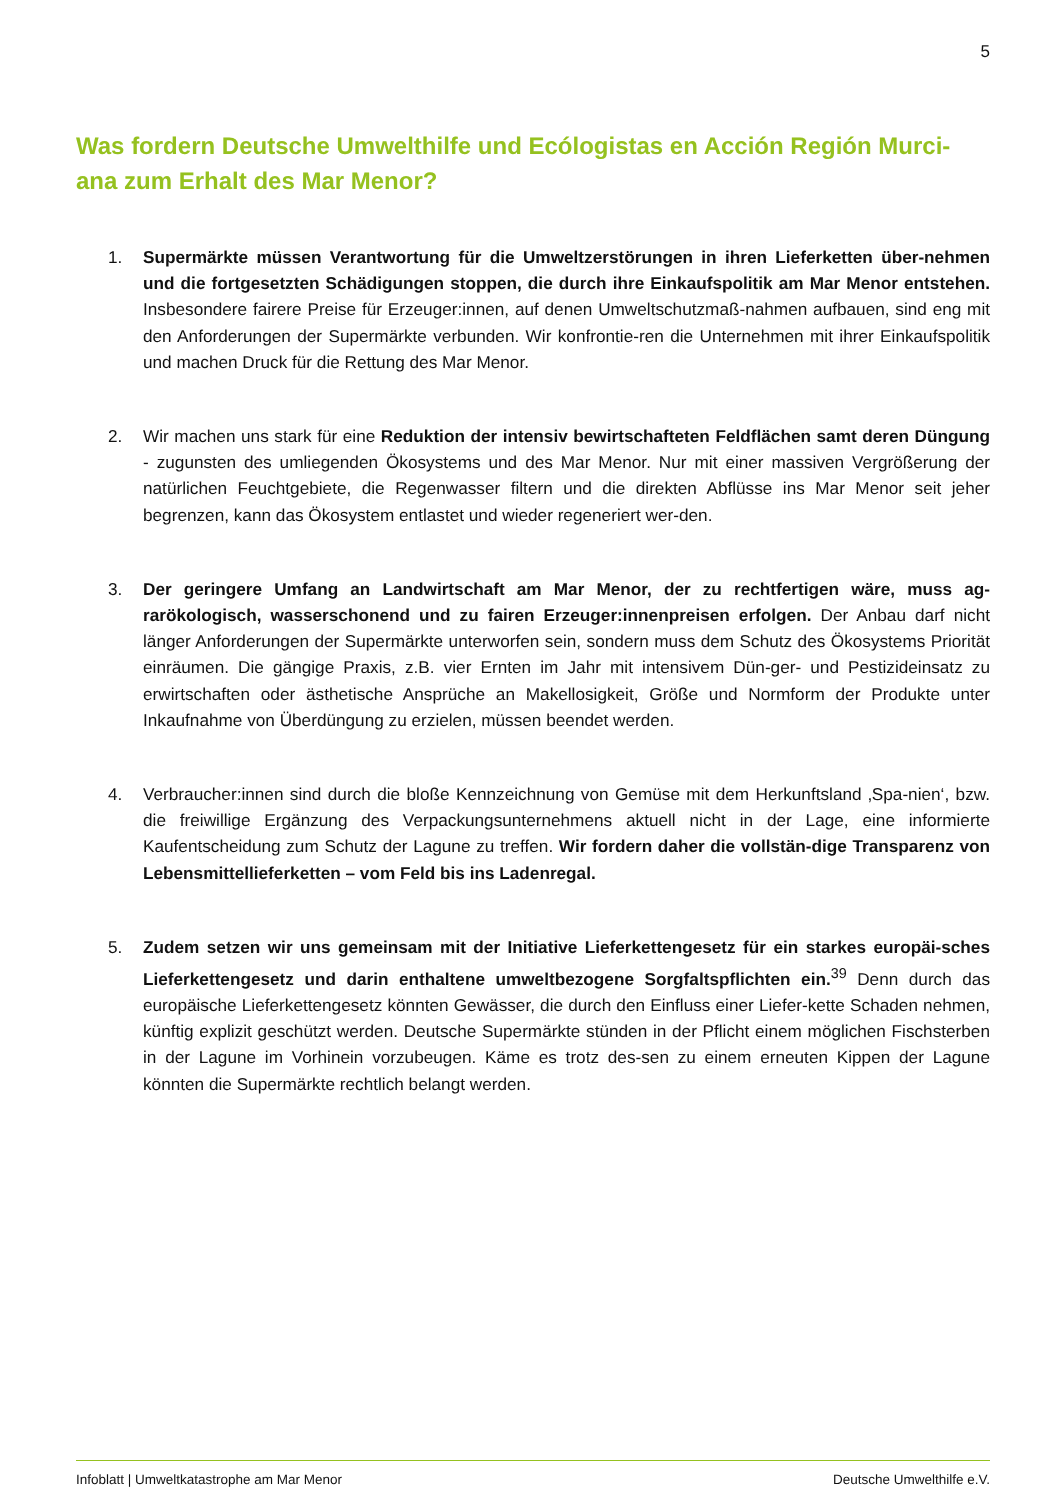5
Was fordern Deutsche Umwelthilfe und Ecólogistas en Acción Región Murci-ana zum Erhalt des Mar Menor?
1. Supermärkte müssen Verantwortung für die Umweltzerstörungen in ihren Lieferketten über-nehmen und die fortgesetzten Schädigungen stoppen, die durch ihre Einkaufspolitik am Mar Menor entstehen. Insbesondere fairere Preise für Erzeuger:innen, auf denen Umweltschutzmaß-nahmen aufbauen, sind eng mit den Anforderungen der Supermärkte verbunden. Wir konfrontie-ren die Unternehmen mit ihrer Einkaufspolitik und machen Druck für die Rettung des Mar Menor.
2. Wir machen uns stark für eine Reduktion der intensiv bewirtschafteten Feldflächen samt deren Düngung - zugunsten des umliegenden Ökosystems und des Mar Menor. Nur mit einer massiven Vergrößerung der natürlichen Feuchtgebiete, die Regenwasser filtern und die direkten Abflüsse ins Mar Menor seit jeher begrenzen, kann das Ökosystem entlastet und wieder regeneriert wer-den.
3. Der geringere Umfang an Landwirtschaft am Mar Menor, der zu rechtfertigen wäre, muss ag-rarökologisch, wasserschonend und zu fairen Erzeuger:innenpreisen erfolgen. Der Anbau darf nicht länger Anforderungen der Supermärkte unterworfen sein, sondern muss dem Schutz des Ökosystems Priorität einräumen. Die gängige Praxis, z.B. vier Ernten im Jahr mit intensivem Dün-ger- und Pestizideinsatz zu erwirtschaften oder ästhetische Ansprüche an Makellosigkeit, Größe und Normform der Produkte unter Inkaufnahme von Überdüngung zu erzielen, müssen beendet werden.
4. Verbraucher:innen sind durch die bloße Kennzeichnung von Gemüse mit dem Herkunftsland ‚Spa-nien‘, bzw. die freiwillige Ergänzung des Verpackungsunternehmens aktuell nicht in der Lage, eine informierte Kaufentscheidung zum Schutz der Lagune zu treffen. Wir fordern daher die vollstän-dige Transparenz von Lebensmittellieferketten – vom Feld bis ins Ladenregal.
5. Zudem setzen wir uns gemeinsam mit der Initiative Lieferkettengesetz für ein starkes europäi-sches Lieferkettengesetz und darin enthaltene umweltbezogene Sorgfaltspflichten ein.<sup>39</sup> Denn durch das europäische Lieferkettengesetz könnten Gewässer, die durch den Einfluss einer Liefer-kette Schaden nehmen, künftig explizit geschützt werden. Deutsche Supermärkte stünden in der Pflicht einem möglichen Fischsterben in der Lagune im Vorhinein vorzubeugen. Käme es trotz des-sen zu einem erneuten Kippen der Lagune könnten die Supermärkte rechtlich belangt werden.
Infoblatt | Umweltkatastrophe am Mar Menor Deutsche Umwelthilfe e.V.